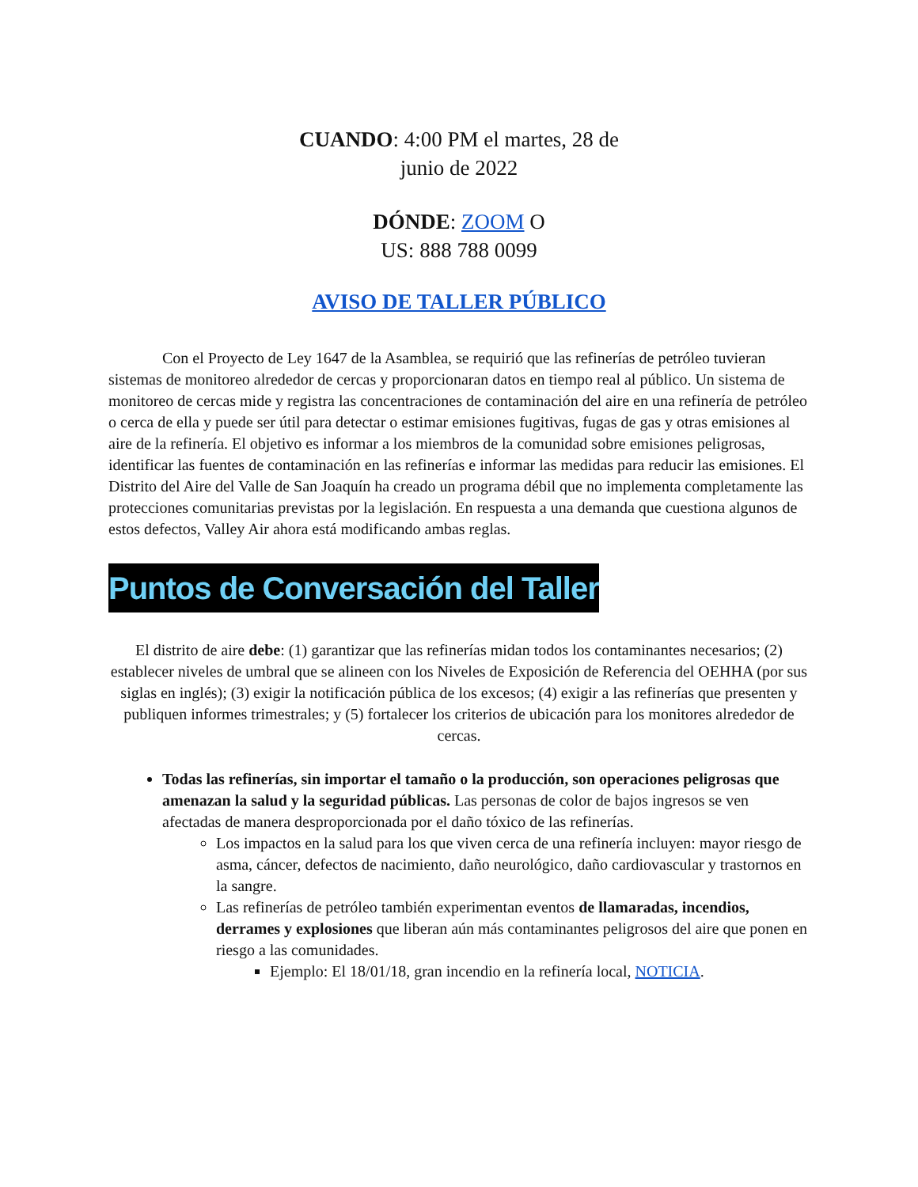CUANDO: 4:00 PM el martes, 28 de
junio de 2022
DÓNDE: ZOOM O
US: 888 788 0099
AVISO DE TALLER PÚBLICO
Con el Proyecto de Ley 1647 de la Asamblea, se requirió que las refinerías de petróleo tuvieran sistemas de monitoreo alrededor de cercas y proporcionaran datos en tiempo real al público. Un sistema de monitoreo de cercas mide y registra las concentraciones de contaminación del aire en una refinería de petróleo o cerca de ella y puede ser útil para detectar o estimar emisiones fugitivas, fugas de gas y otras emisiones al aire de la refinería. El objetivo es informar a los miembros de la comunidad sobre emisiones peligrosas, identificar las fuentes de contaminación en las refinerías e informar las medidas para reducir las emisiones. El Distrito del Aire del Valle de San Joaquín ha creado un programa débil que no implementa completamente las protecciones comunitarias previstas por la legislación. En respuesta a una demanda que cuestiona algunos de estos defectos, Valley Air ahora está modificando ambas reglas.
Puntos de Conversación del Taller
El distrito de aire debe: (1) garantizar que las refinerías midan todos los contaminantes necesarios; (2) establecer niveles de umbral que se alineen con los Niveles de Exposición de Referencia del OEHHA (por sus siglas en inglés); (3) exigir la notificación pública de los excesos; (4) exigir a las refinerías que presenten y publiquen informes trimestrales; y (5) fortalecer los criterios de ubicación para los monitores alrededor de cercas.
Todas las refinerías, sin importar el tamaño o la producción, son operaciones peligrosas que amenazan la salud y la seguridad públicas. Las personas de color de bajos ingresos se ven afectadas de manera desproporcionada por el daño tóxico de las refinerías.
Los impactos en la salud para los que viven cerca de una refinería incluyen: mayor riesgo de asma, cáncer, defectos de nacimiento, daño neurológico, daño cardiovascular y trastornos en la sangre.
Las refinerías de petróleo también experimentan eventos de llamaradas, incendios, derrames y explosiones que liberan aún más contaminantes peligrosos del aire que ponen en riesgo a las comunidades.
Ejemplo: El 18/01/18, gran incendio en la refinería local, NOTICIA.